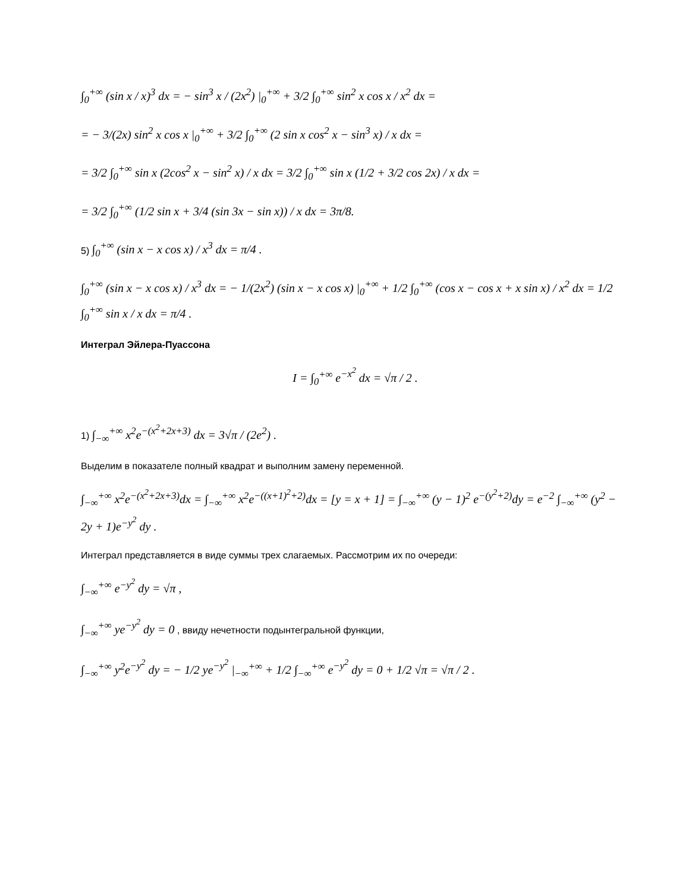∫<sub>0</sub><sup>+∞</sup> (sin x / x)<sup>3</sup> dx = − sin<sup>3</sup> x / (2x<sup>2</sup>) |<sub>0</sub><sup>+∞</sup> + 3/2 ∫<sub>0</sub><sup>+∞</sup> sin<sup>2</sup> x cos x / x<sup>2</sup> dx =
= − 3/(2x) sin<sup>2</sup> x cos x |<sub>0</sub><sup>+∞</sup> + 3/2 ∫<sub>0</sub><sup>+∞</sup> (2 sin x cos<sup>2</sup> x − sin<sup>3</sup> x) / x dx =
= 3/2 ∫<sub>0</sub><sup>+∞</sup> sin x (2cos<sup>2</sup> x − sin<sup>2</sup> x) / x dx = 3/2 ∫<sub>0</sub><sup>+∞</sup> sin x (1/2 + 3/2 cos 2x) / x dx =
= 3/2 ∫<sub>0</sub><sup>+∞</sup> (1/2 sin x + 3/4 (sin 3x − sin x)) / x dx = 3π/8.
5) ∫<sub>0</sub><sup>+∞</sup> (sin x − x cos x) / x<sup>3</sup> dx = π/4 .
∫<sub>0</sub><sup>+∞</sup> (sin x − x cos x) / x<sup>3</sup> dx = − 1/(2x<sup>2</sup>) (sin x − x cos x) |<sub>0</sub><sup>+∞</sup> + 1/2 ∫<sub>0</sub><sup>+∞</sup> (cos x − cos x + x sin x) / x<sup>2</sup> dx = 1/2 ∫<sub>0</sub><sup>+∞</sup> sin x / x dx = π/4 .
Интеграл Эйлера-Пуассона
I = ∫<sub>0</sub><sup>+∞</sup> e<sup>−x<sup>2</sup></sup> dx = √π / 2 .
1) ∫<sub>−∞</sub><sup>+∞</sup> x<sup>2</sup>e<sup>−(x<sup>2</sup>+2x+3)</sup> dx = 3√π / (2e<sup>2</sup>) .
Выделим в показателе полный квадрат и выполним замену переменной.
∫<sub>−∞</sub><sup>+∞</sup> x<sup>2</sup>e<sup>−(x<sup>2</sup>+2x+3)</sup>dx = ∫<sub>−∞</sub><sup>+∞</sup> x<sup>2</sup>e<sup>−((x+1)<sup>2</sup>+2)</sup>dx = [y = x + 1] = ∫<sub>−∞</sub><sup>+∞</sup> (y − 1)<sup>2</sup> e<sup>−(y<sup>2</sup>+2)</sup>dy = e<sup>−2</sup> ∫<sub>−∞</sub><sup>+∞</sup> (y<sup>2</sup> − 2y + 1)e<sup>−y<sup>2</sup></sup> dy .
Интеграл представляется в виде суммы трех слагаемых. Рассмотрим их по очереди:
∫<sub>−∞</sub><sup>+∞</sup> e<sup>−y<sup>2</sup></sup> dy = √π ,
∫<sub>−∞</sub><sup>+∞</sup> ye<sup>−y<sup>2</sup></sup> dy = 0 , ввиду нечетности подынтегральной функции,
∫<sub>−∞</sub><sup>+∞</sup> y<sup>2</sup>e<sup>−y<sup>2</sup></sup> dy = − 1/2 ye<sup>−y<sup>2</sup></sup> |<sub>−∞</sub><sup>+∞</sup> + 1/2 ∫<sub>−∞</sub><sup>+∞</sup> e<sup>−y<sup>2</sup></sup> dy = 0 + 1/2 √π = √π / 2 .